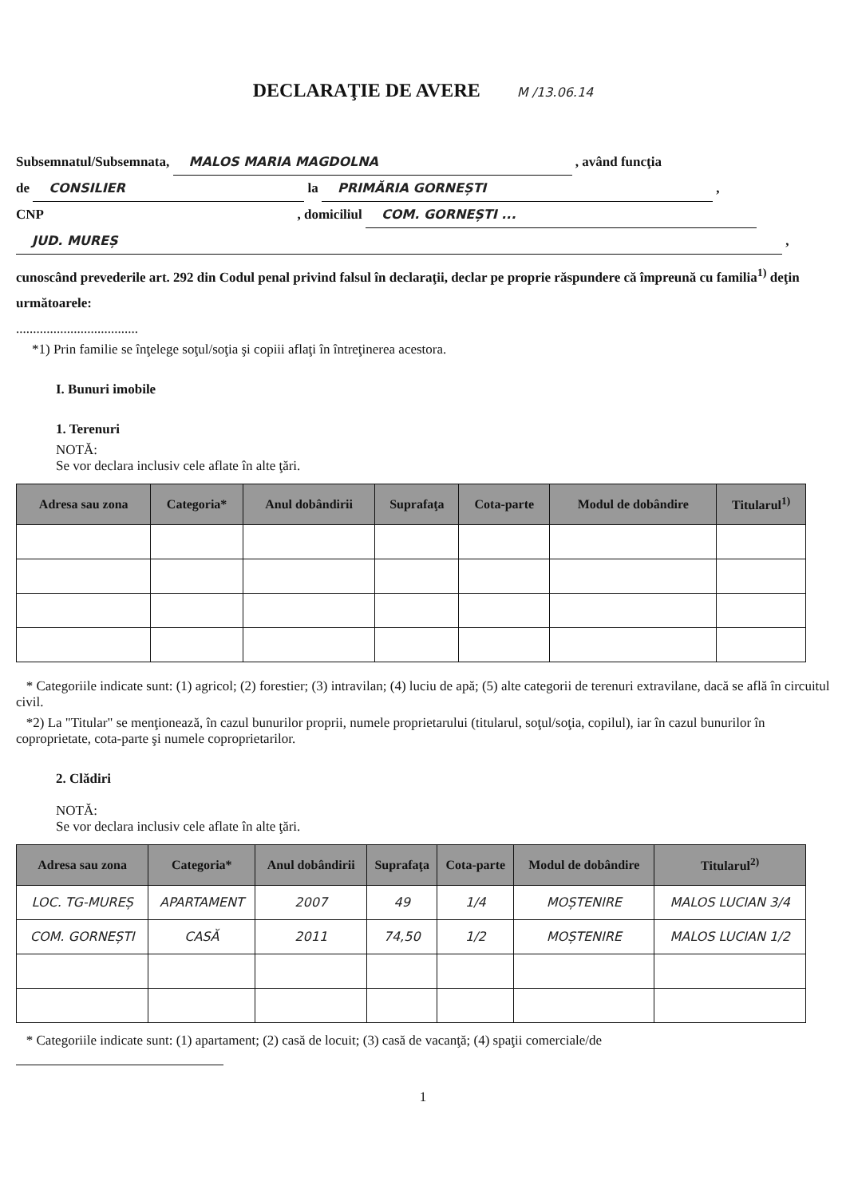DECLARAŢIE DE AVERE M /13.06.14
Subsemnatul/Subsemnata, MALOS MARIA MAGDOLNA , având funcţia
de CONSILIER la PRIMĂRIA GORNEȘTI ,
CNP , domiciliul COM. GORNEȘTI ...
JUD. MUREȘ ,
cunoscând prevederile art. 292 din Codul penal privind falsul în declaraţii, declar pe proprie răspundere că împreună cu familia<sup>1)</sup> deţin următoarele:
....................................
*1) Prin familie se înţelege soţul/soţia şi copiii aflaţi în întreţinerea acestora.
I. Bunuri imobile
1. Terenuri
NOTĂ:
Se vor declara inclusiv cele aflate în alte ţări.
| Adresa sau zona | Categoria* | Anul dobândirii | Suprafaţa | Cota-parte | Modul de dobândire | Titularul<sup>1)</sup> |
| --- | --- | --- | --- | --- | --- | --- |
* Categoriile indicate sunt: (1) agricol; (2) forestier; (3) intravilan; (4) luciu de apă; (5) alte categorii de terenuri extravilane, dacă se află în circuitul civil.
*2) La "Titular" se menţionează, în cazul bunurilor proprii, numele proprietarului (titularul, soţul/soţia, copilul), iar în cazul bunurilor în coproprietate, cota-parte şi numele coproprietarilor.
2. Clădiri
NOTĂ:
Se vor declara inclusiv cele aflate în alte ţări.
| Adresa sau zona | Categoria* | Anul dobândirii | Suprafaţa | Cota-parte | Modul de dobândire | Titularul<sup>2)</sup> |
| --- | --- | --- | --- | --- | --- | --- |
| LOC. TG-MUREȘ | APARTAMENT | 2007 | 49 | 1/4 | MOȘTENIRE | MALOS LUCIAN 3/4 |
| COM. GORNEȘTI | CASĂ | 2011 | 74,50 | 1/2 | MOȘTENIRE | MALOS LUCIAN 1/2 |
* Categoriile indicate sunt: (1) apartament; (2) casă de locuit; (3) casă de vacanţă; (4) spaţii comerciale/de
1